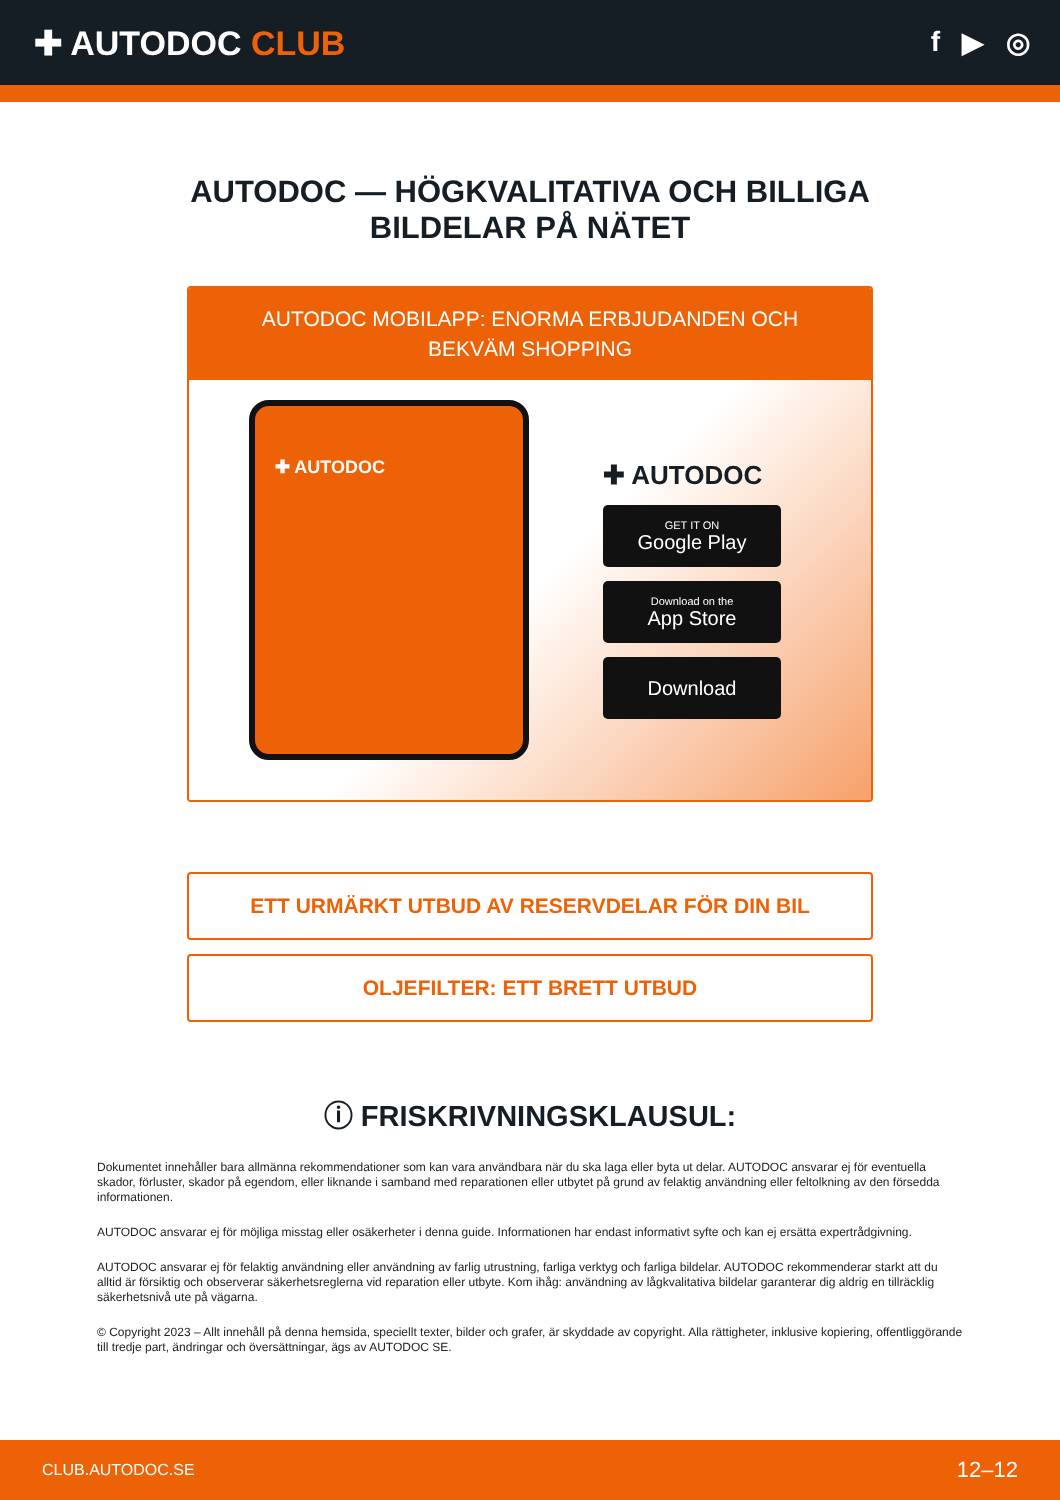✚ AUTODOC CLUB
f ▶ ◎
AUTODOC — HÖGKVALITATIVA OCH BILLIGA
BILDELAR PÅ NÄTET
AUTODOC MOBILAPP: ENORMA ERBJUDANDEN OCH BEKVÄM SHOPPING
✚ AUTODOC
✚ AUTODOC
GET IT ON
Google Play
Download on the
App Store
Download
ETT URMÄRKT UTBUD AV RESERVDELAR FÖR DIN BIL
OLJEFILTER: ETT BRETT UTBUD
ⓘ FRISKRIVNINGSKLAUSUL:
Dokumentet innehåller bara allmänna rekommendationer som kan vara användbara när du ska laga eller byta ut delar. AUTODOC ansvarar ej för eventuella skador, förluster, skador på egendom, eller liknande i samband med reparationen eller utbytet på grund av felaktig användning eller feltolkning av den försedda informationen.
AUTODOC ansvarar ej för möjliga misstag eller osäkerheter i denna guide. Informationen har endast informativt syfte och kan ej ersätta expertrådgivning.
AUTODOC ansvarar ej för felaktig användning eller användning av farlig utrustning, farliga verktyg och farliga bildelar. AUTODOC rekommenderar starkt att du alltid är försiktig och observerar säkerhetsreglerna vid reparation eller utbyte. Kom ihåg: användning av lågkvalitativa bildelar garanterar dig aldrig en tillräcklig säkerhetsnivå ute på vägarna.
© Copyright 2023 – Allt innehåll på denna hemsida, speciellt texter, bilder och grafer, är skyddade av copyright. Alla rättigheter, inklusive kopiering, offentliggörande till tredje part, ändringar och översättningar, ägs av AUTODOC SE.
CLUB.AUTODOC.SE 12–12